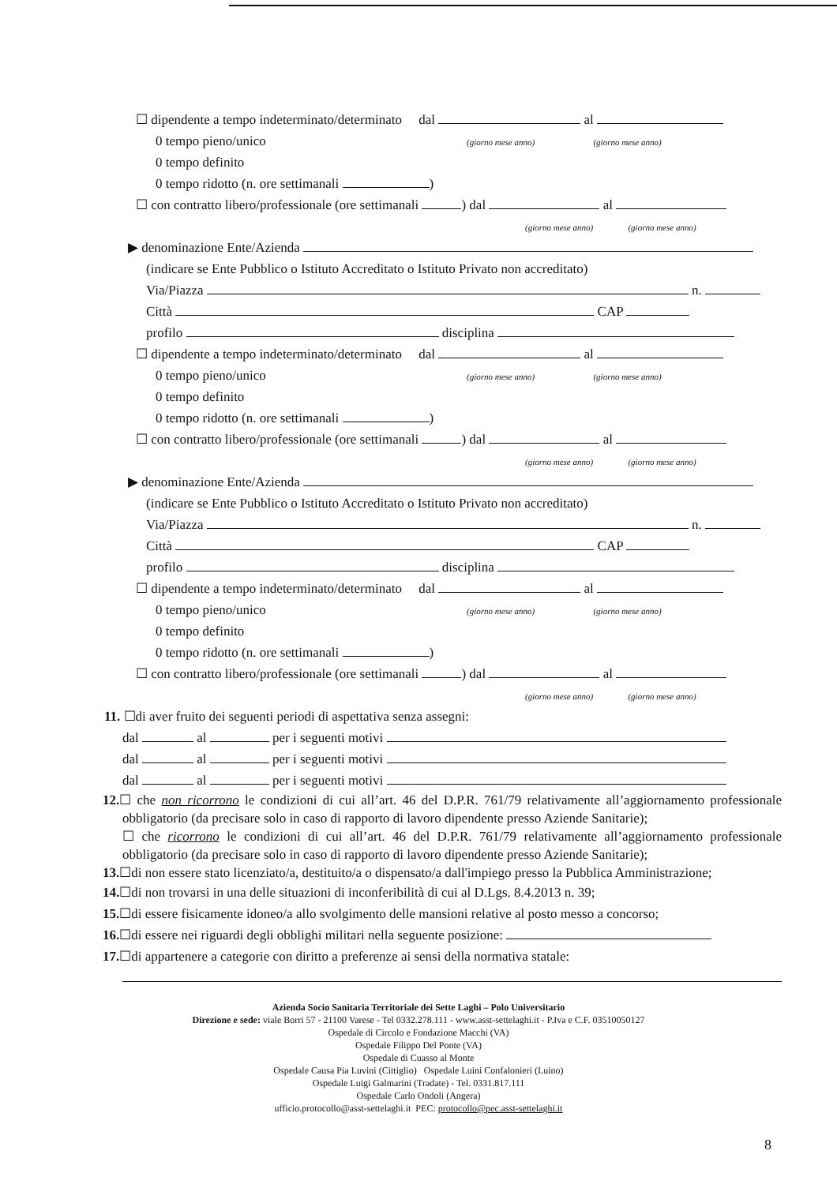☐ dipendente a tempo indeterminato/determinato dal al
0 tempo pieno/unico (giorno mese anno) (giorno mese anno)
0 tempo definito
0 tempo ridotto (n. ore settimanali )
☐ con contratto libero/professionale (ore settimanali ) dal al
(giorno mese anno) (giorno mese anno)
▶ denominazione Ente/Azienda
(indicare se Ente Pubblico o Istituto Accreditato o Istituto Privato non accreditato)
Via/Piazza n.
Città CAP
profilo disciplina
☐ dipendente a tempo indeterminato/determinato dal al
0 tempo pieno/unico (giorno mese anno) (giorno mese anno)
0 tempo definito
0 tempo ridotto (n. ore settimanali )
☐ con contratto libero/professionale (ore settimanali ) dal al
(giorno mese anno) (giorno mese anno)
▶ denominazione Ente/Azienda
(indicare se Ente Pubblico o Istituto Accreditato o Istituto Privato non accreditato)
Via/Piazza n.
Città CAP
profilo disciplina
☐ dipendente a tempo indeterminato/determinato dal al
0 tempo pieno/unico (giorno mese anno) (giorno mese anno)
0 tempo definito
0 tempo ridotto (n. ore settimanali )
☐ con contratto libero/professionale (ore settimanali ) dal al
(giorno mese anno) (giorno mese anno)
11. ☐di aver fruito dei seguenti periodi di aspettativa senza assegni:
dal al per i seguenti motivi
dal al per i seguenti motivi
dal al per i seguenti motivi
12.☐ che non ricorrono le condizioni di cui all’art. 46 del D.P.R. 761/79 relativamente all’aggiornamento professionale obbligatorio (da precisare solo in caso di rapporto di lavoro dipendente presso Aziende Sanitarie);
☐ che ricorrono le condizioni di cui all’art. 46 del D.P.R. 761/79 relativamente all’aggiornamento professionale obbligatorio (da precisare solo in caso di rapporto di lavoro dipendente presso Aziende Sanitarie);
13.☐di non essere stato licenziato/a, destituito/a o dispensato/a dall'impiego presso la Pubblica Amministrazione;
14.☐di non trovarsi in una delle situazioni di inconferibilità di cui al D.Lgs. 8.4.2013 n. 39;
15.☐di essere fisicamente idoneo/a allo svolgimento delle mansioni relative al posto messo a concorso;
16.☐di essere nei riguardi degli obblighi militari nella seguente posizione:
17.☐di appartenere a categorie con diritto a preferenze ai sensi della normativa statale:
Azienda Socio Sanitaria Territoriale dei Sette Laghi – Polo Universitario
Direzione e sede: viale Borri 57 - 21100 Varese - Tel 0332.278.111 - www.asst-settelaghi.it - P.Iva e C.F. 03510050127
Ospedale di Circolo e Fondazione Macchi (VA)
Ospedale Filippo Del Ponte (VA)
Ospedale di Cuasso al Monte
Ospedale Causa Pia Luvini (Cittiglio) Ospedale Luini Confalonieri (Luino)
Ospedale Luigi Galmarini (Tradate) - Tel. 0331.817.111
Ospedale Carlo Ondoli (Angera)
ufficio.protocollo@asst-settelaghi.it PEC: protocollo@pec.asst-settelaghi.it
8